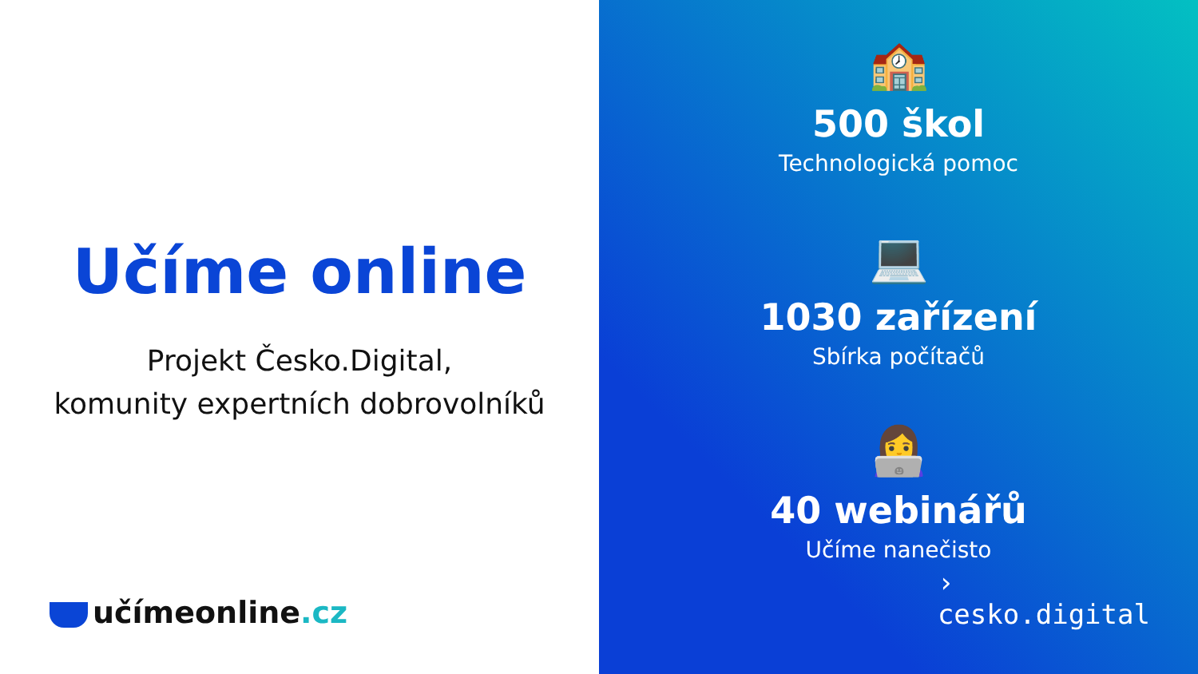Učíme online
Projekt Česko.Digital,
komunity expertních dobrovolníků
učímeonline.cz
🏫
500 škol
Technologická pomoc
💻
1030 zařízení
Sbírka počítačů
👩‍💻
40 webinářů
Učíme nanečisto
›
cesko.digital